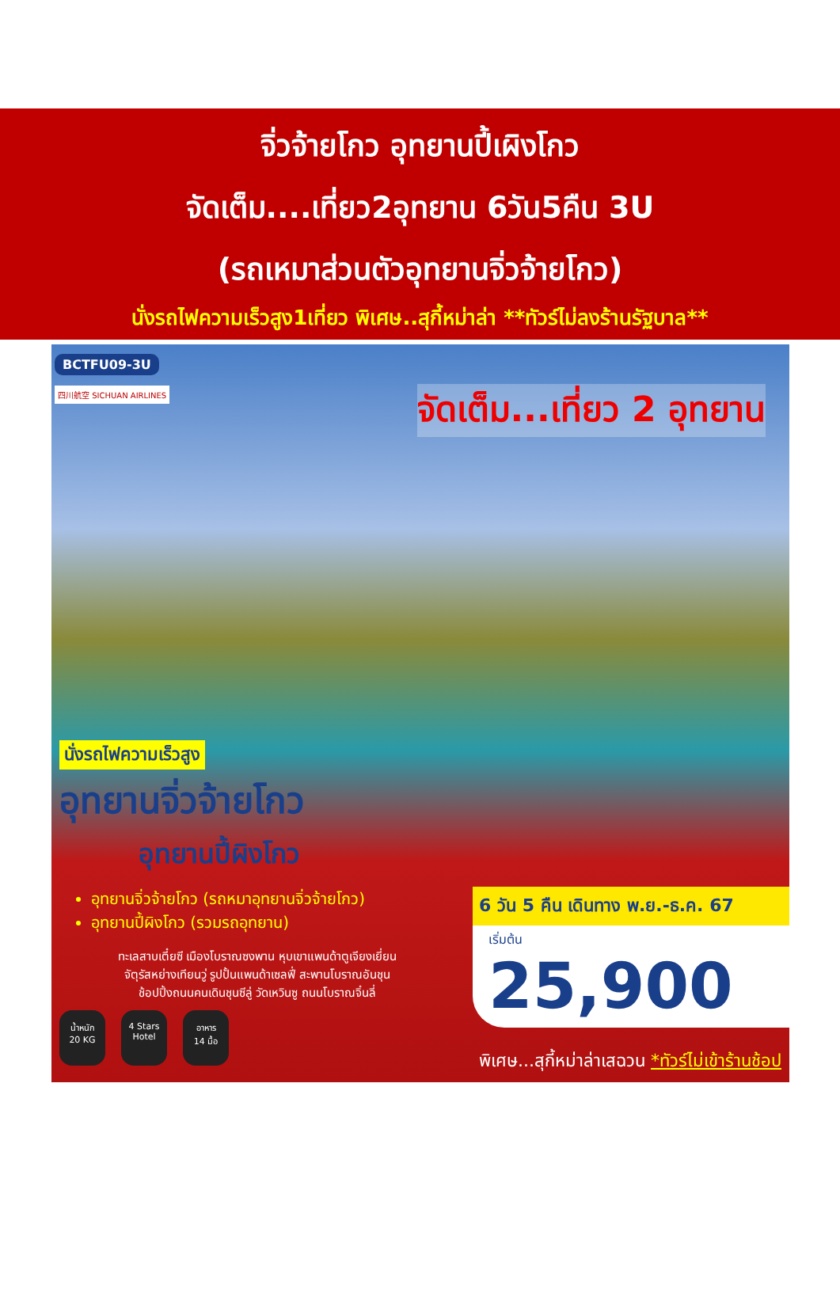จิ่วจ้ายโกว อุทยานปี้เผิงโกว
จัดเต็ม....เที่ยว2อุทยาน 6วัน5คืน 3U
(รถเหมาส่วนตัวอุทยานจิ่วจ้ายโกว)
นั่งรถไฟความเร็วสูง1เที่ยว พิเศษ..สุกี้หม่าล่า **ทัวร์ไม่ลงร้านรัฐบาล**
BCTFU09-3U
四川航空 SICHUAN AIRLINES จัดเต็ม...เที่ยว 2 อุทยาน
นั่งรถไฟความเร็วสูง
อุทยานจิ่วจ้ายโกว
อุทยานปี้ผิงโกว
อุทยานจิ่วจ้ายโกว (รถหมาอุทยานจิ่วจ้ายโกว)
อุทยานปี้ผิงโกว (รวมรถอุทยาน)
ทะเลสาบเตี๋ยซี เมืองโบราณซงพาน หุบเขาแพนด้าตูเจียงเยี่ยน
จัตุรัสหย่างเทียนวู่ รูปปั้นแพนด้าเซลฟี่ สะพานโบราณอันชุน
ช้อปปิ้งถนนคนเดินชุนซีลู่ วัดเหวินซู ถนนโบราณจิ๋นลี่
น้ำหนัก
20 KG
4 Stars
Hotel
อาหาร
14 มื้อ
6 วัน 5 คืน เดินทาง พ.ย.-ธ.ค. 67
เริ่มต้น
25,900
พิเศษ...สุกี้หม่าล่าเสฉวน *ทัวร์ไม่เข้าร้านช้อป